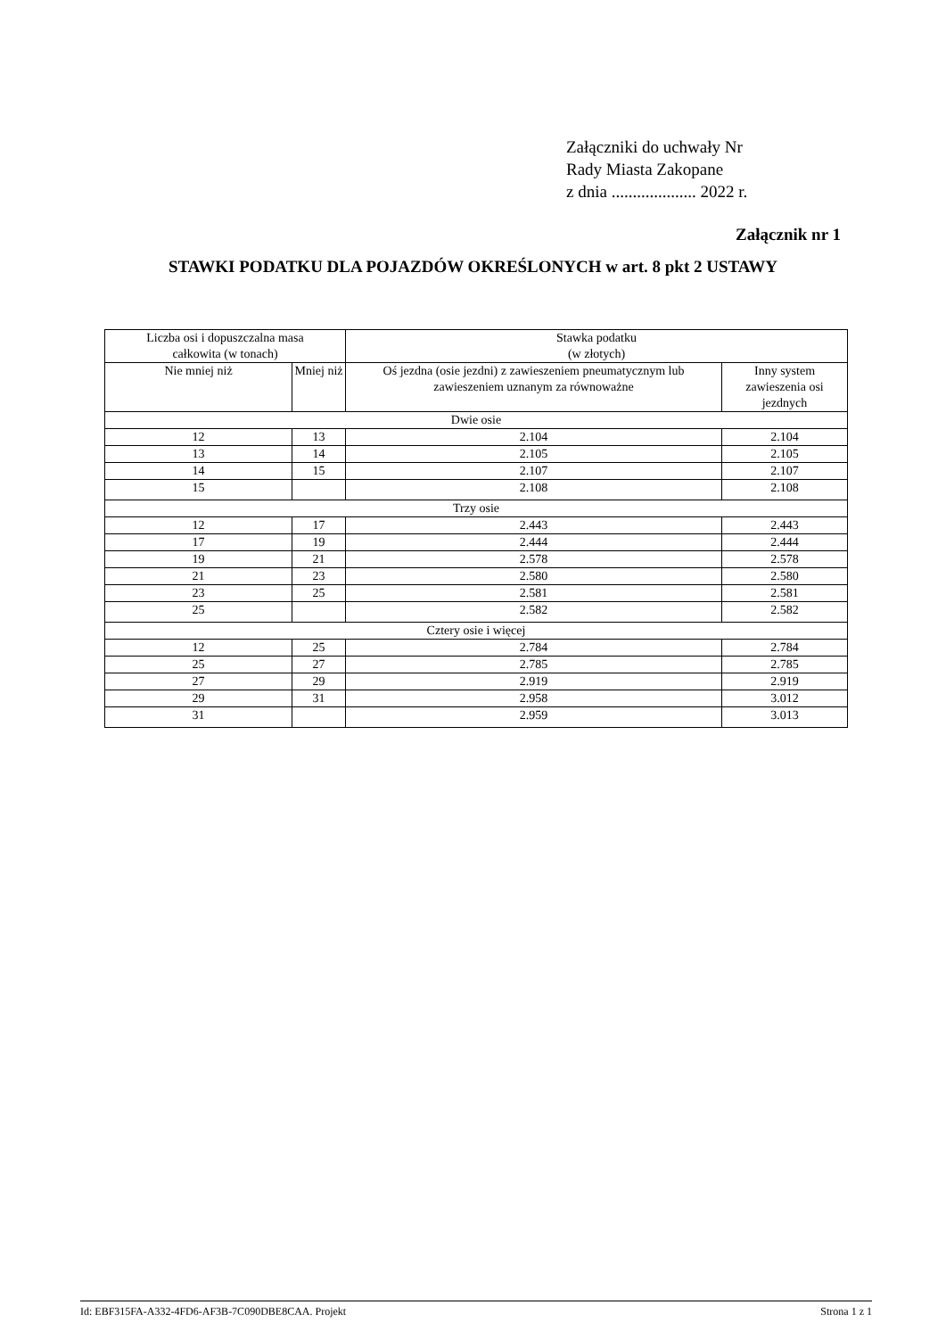Załączniki do uchwały Nr
Rady Miasta Zakopane
z dnia .................... 2022 r.
Załącznik nr 1
STAWKI PODATKU DLA POJAZDÓW OKREŚLONYCH w art. 8 pkt 2 USTAWY
| Liczba osi i dopuszczalna masa całkowita (w tonach) | | Stawka podatku (w złotych) | |
| --- | --- | --- | --- |
| Nie mniej niż | Mniej niż | Oś jezdna (osie jezdni) z zawieszeniem pneumatycznym lub zawieszeniem uznanym za równoważne | Inny system zawieszenia osi jezdnych |
| Dwie osie | | | |
| 12 | 13 | 2.104 | 2.104 |
| 13 | 14 | 2.105 | 2.105 |
| 14 | 15 | 2.107 | 2.107 |
| 15 | | 2.108 | 2.108 |
| Trzy osie | | | |
| 12 | 17 | 2.443 | 2.443 |
| 17 | 19 | 2.444 | 2.444 |
| 19 | 21 | 2.578 | 2.578 |
| 21 | 23 | 2.580 | 2.580 |
| 23 | 25 | 2.581 | 2.581 |
| 25 | | 2.582 | 2.582 |
| Cztery osie i więcej | | | |
| 12 | 25 | 2.784 | 2.784 |
| 25 | 27 | 2.785 | 2.785 |
| 27 | 29 | 2.919 | 2.919 |
| 29 | 31 | 2.958 | 3.012 |
| 31 | | 2.959 | 3.013 |
Id: EBF315FA-A332-4FD6-AF3B-7C090DBE8CAA. Projekt Strona 1 z 1